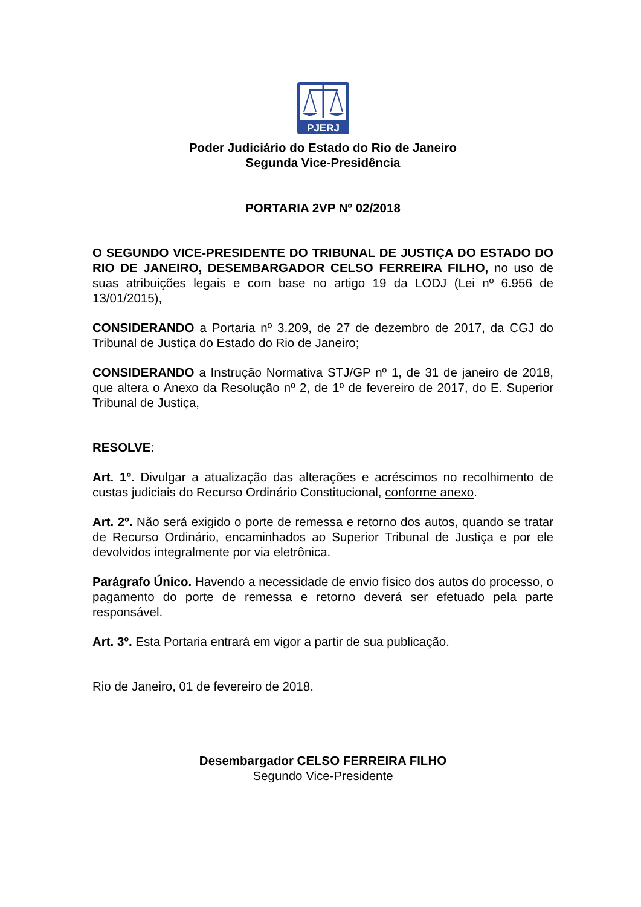PJERJ
Poder Judiciário do Estado do Rio de Janeiro
Segunda Vice-Presidência
PORTARIA 2VP Nº 02/2018
O SEGUNDO VICE-PRESIDENTE DO TRIBUNAL DE JUSTIÇA DO ESTADO DO RIO DE JANEIRO, DESEMBARGADOR CELSO FERREIRA FILHO, no uso de suas atribuições legais e com base no artigo 19 da LODJ (Lei nº 6.956 de 13/01/2015),
CONSIDERANDO a Portaria nº 3.209, de 27 de dezembro de 2017, da CGJ do Tribunal de Justiça do Estado do Rio de Janeiro;
CONSIDERANDO a Instrução Normativa STJ/GP nº 1, de 31 de janeiro de 2018, que altera o Anexo da Resolução nº 2, de 1º de fevereiro de 2017, do E. Superior Tribunal de Justiça,
RESOLVE:
Art. 1º. Divulgar a atualização das alterações e acréscimos no recolhimento de custas judiciais do Recurso Ordinário Constitucional, conforme anexo.
Art. 2º. Não será exigido o porte de remessa e retorno dos autos, quando se tratar de Recurso Ordinário, encaminhados ao Superior Tribunal de Justiça e por ele devolvidos integralmente por via eletrônica.
Parágrafo Único. Havendo a necessidade de envio físico dos autos do processo, o pagamento do porte de remessa e retorno deverá ser efetuado pela parte responsável.
Art. 3º. Esta Portaria entrará em vigor a partir de sua publicação.
Rio de Janeiro, 01 de fevereiro de 2018.
Desembargador CELSO FERREIRA FILHO
Segundo Vice-Presidente